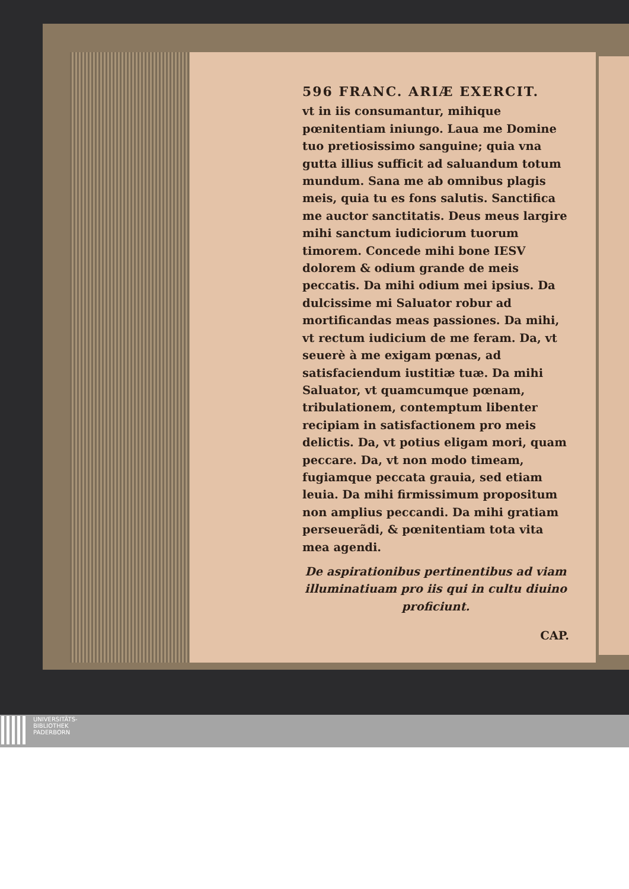596 FRANC. ARIÆ EXERCIT.
vt in iis consumantur, mihique pœnitentiam iniungo. Laua me Domine tuo pretiosissimo sanguine; quia vna gutta illius sufficit ad saluandum totum mundum. Sana me ab omnibus plagis meis, quia tu es fons salutis. Sanctifica me auctor sanctitatis. Deus meus largire mihi sanctum iudiciorum tuorum timorem. Concede mihi bone IESV dolorem & odium grande de meis peccatis. Da mihi odium mei ipsius. Da dulcissime mi Saluator robur ad mortificandas meas passiones. Da mihi, vt rectum iudicium de me feram. Da, vt seuerè à me exigam pœnas, ad satisfaciendum iustitiæ tuæ. Da mihi Saluator, vt quamcumque pœnam, tribulationem, contemptum libenter recipiam in satisfactionem pro meis delictis. Da, vt potius eligam mori, quam peccare. Da, vt non modo timeam, fugiamque peccata grauia, sed etiam leuia. Da mihi firmissimum propositum non amplius peccandi. Da mihi gratiam perseuerãdi, & pœnitentiam tota vita mea agendi.
De aspirationibus pertinentibus ad viam illuminatiuam pro iis qui in cultu diuino proficiunt.
CAP.
UNIVERSITÄTS-
BIBLIOTHEK
PADERBORN